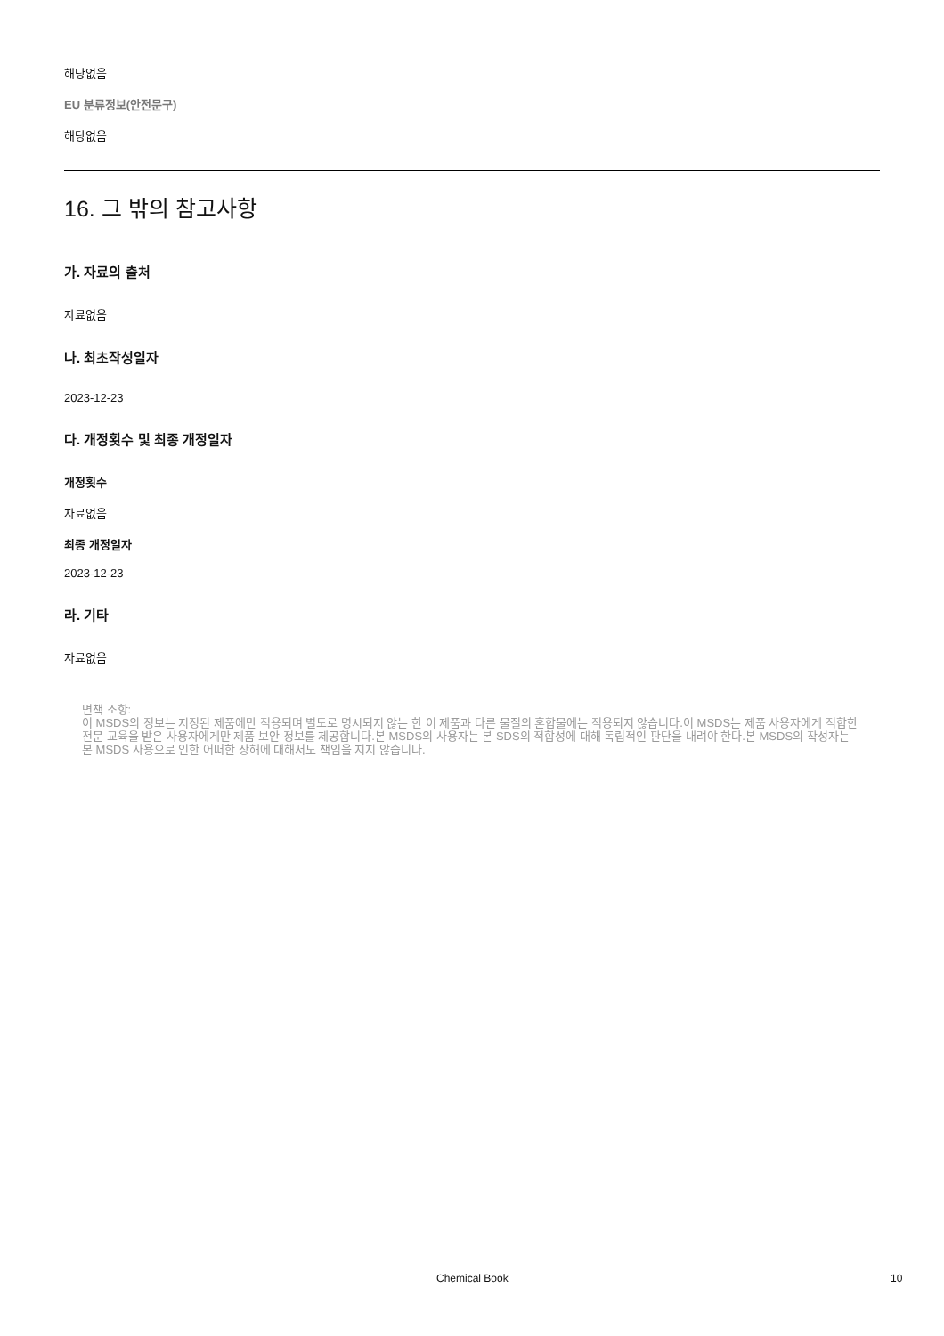해당없음
EU 분류정보(안전문구)
해당없음
16. 그 밖의 참고사항
가. 자료의 출처
자료없음
나. 최초작성일자
2023-12-23
다. 개정횟수 및 최종 개정일자
개정횟수
자료없음
최종 개정일자
2023-12-23
라. 기타
자료없음
면책 조항:
이 MSDS의 정보는 지정된 제품에만 적용되며 별도로 명시되지 않는 한 이 제품과 다른 물질의 혼합물에는 적용되지 않습니다.이 MSDS는 제품 사용자에게 적합한 전문 교육을 받은 사용자에게만 제품 보안 정보를 제공합니다.본 MSDS의 사용자는 본 SDS의 적합성에 대해 독립적인 판단을 내려야 한다.본 MSDS의 작성자는 본 MSDS 사용으로 인한 어떠한 상해에 대해서도 책임을 지지 않습니다.
Chemical Book 10